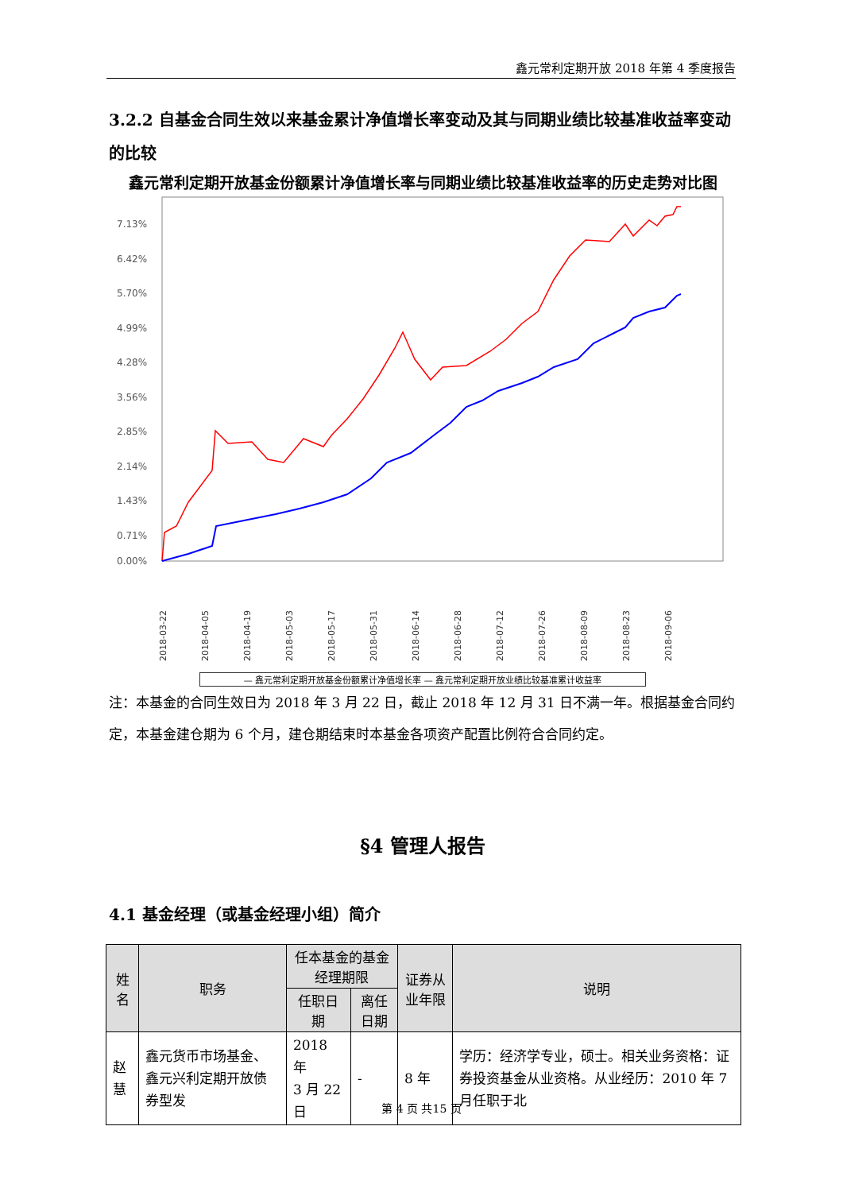鑫元常利定期开放 2018 年第 4 季度报告
3.2.2 自基金合同生效以来基金累计净值增长率变动及其与同期业绩比较基准收益率变动的比较
鑫元常利定期开放基金份额累计净值增长率与同期业绩比较基准收益率的历史走势对比图
7.13%
6.42%
5.70%
4.99%
4.28%
3.56%
2.85%
2.14%
1.43%
0.71%
0.00%
2018-03-22
2018-04-05
2018-04-19
2018-05-03
2018-05-17
2018-05-31
2018-06-14
2018-06-28
2018-07-12
2018-07-26
2018-08-09
2018-08-23
2018-09-06
— 鑫元常利定期开放基金份额累计净值增长率 — 鑫元常利定期开放业绩比较基准累计收益率
注：本基金的合同生效日为 2018 年 3 月 22 日，截止 2018 年 12 月 31 日不满一年。根据基金合同约定，本基金建仓期为 6 个月，建仓期结束时本基金各项资产配置比例符合合同约定。
§4 管理人报告
4.1 基金经理（或基金经理小组）简介
| 姓名 | 职务 | 任本基金的基金经理期限 | | 证券从业年限 | 说明 |
| --- | --- | --- | --- | --- | --- |
| | | 任职日期 | 离任日期 | | |
| 赵慧 | 鑫元货币市场基金、鑫元兴利定期开放债券型发 | 2018 年 3 月 22 日 | - | 8 年 | 学历：经济学专业，硕士。相关业务资格：证券投资基金从业资格。从业经历：2010 年 7 月任职于北 |
第 4 页 共15 页